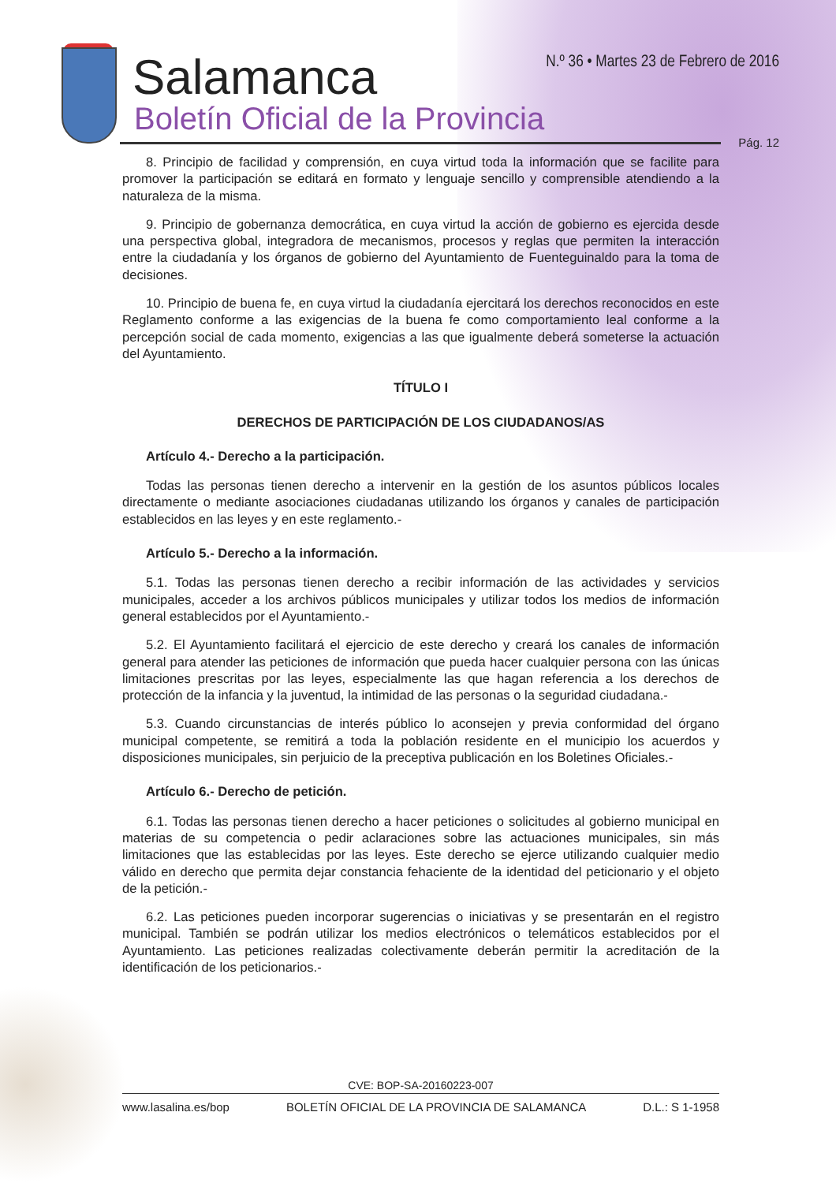Salamanca
Boletín Oficial de la Provincia
N.º 36 • Martes 23 de Febrero de 2016
Pág. 12
8. Principio de facilidad y comprensión, en cuya virtud toda la información que se facilite para promover la participación se editará en formato y lenguaje sencillo y comprensible atendiendo a la naturaleza de la misma.
9. Principio de gobernanza democrática, en cuya virtud la acción de gobierno es ejercida desde una perspectiva global, integradora de mecanismos, procesos y reglas que permiten la interacción entre la ciudadanía y los órganos de gobierno del Ayuntamiento de Fuenteguinaldo para la toma de decisiones.
10. Principio de buena fe, en cuya virtud la ciudadanía ejercitará los derechos reconocidos en este Reglamento conforme a las exigencias de la buena fe como comportamiento leal conforme a la percepción social de cada momento, exigencias a las que igualmente deberá someterse la actuación del Ayuntamiento.
TÍTULO I
DERECHOS DE PARTICIPACIÓN DE LOS CIUDADANOS/AS
Artículo 4.- Derecho a la participación.
Todas las personas tienen derecho a intervenir en la gestión de los asuntos públicos locales directamente o mediante asociaciones ciudadanas utilizando los órganos y canales de participación establecidos en las leyes y en este reglamento.-
Artículo 5.- Derecho a la información.
5.1. Todas las personas tienen derecho a recibir información de las actividades y servicios municipales, acceder a los archivos públicos municipales y utilizar todos los medios de información general establecidos por el Ayuntamiento.-
5.2. El Ayuntamiento facilitará el ejercicio de este derecho y creará los canales de información general para atender las peticiones de información que pueda hacer cualquier persona con las únicas limitaciones prescritas por las leyes, especialmente las que hagan referencia a los derechos de protección de la infancia y la juventud, la intimidad de las personas o la seguridad ciudadana.-
5.3. Cuando circunstancias de interés público lo aconsejen y previa conformidad del órgano municipal competente, se remitirá a toda la población residente en el municipio los acuerdos y disposiciones municipales, sin perjuicio de la preceptiva publicación en los Boletines Oficiales.-
Artículo 6.- Derecho de petición.
6.1. Todas las personas tienen derecho a hacer peticiones o solicitudes al gobierno municipal en materias de su competencia o pedir aclaraciones sobre las actuaciones municipales, sin más limitaciones que las establecidas por las leyes. Este derecho se ejerce utilizando cualquier medio válido en derecho que permita dejar constancia fehaciente de la identidad del peticionario y el objeto de la petición.-
6.2. Las peticiones pueden incorporar sugerencias o iniciativas y se presentarán en el registro municipal. También se podrán utilizar los medios electrónicos o telemáticos establecidos por el Ayuntamiento. Las peticiones realizadas colectivamente deberán permitir la acreditación de la identificación de los peticionarios.-
CVE: BOP-SA-20160223-007
www.lasalina.es/bop BOLETÍN OFICIAL DE LA PROVINCIA DE SALAMANCA D.L.: S 1-1958